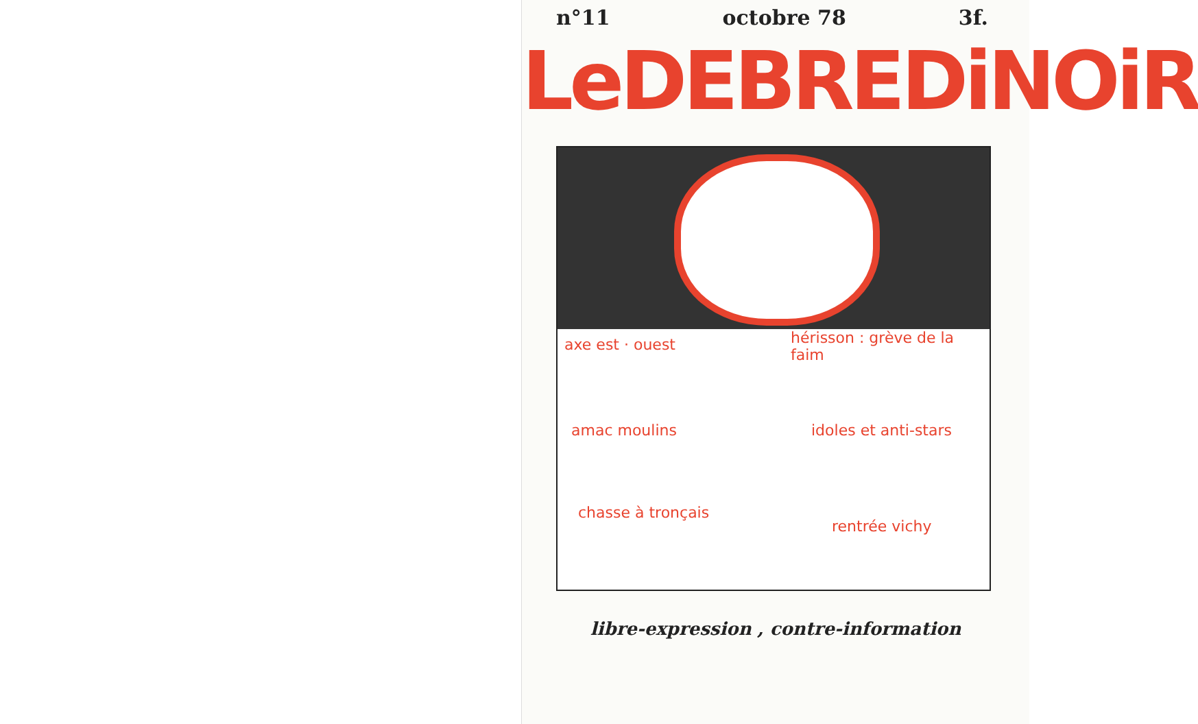n°11 octobre 78 3f.
LeDEBREDiNOiR
axe est · ouest hérisson : grève de la faim
amac moulins idoles et anti-stars
chasse à tronçais
rentrée vichy
libre-expression , contre-information